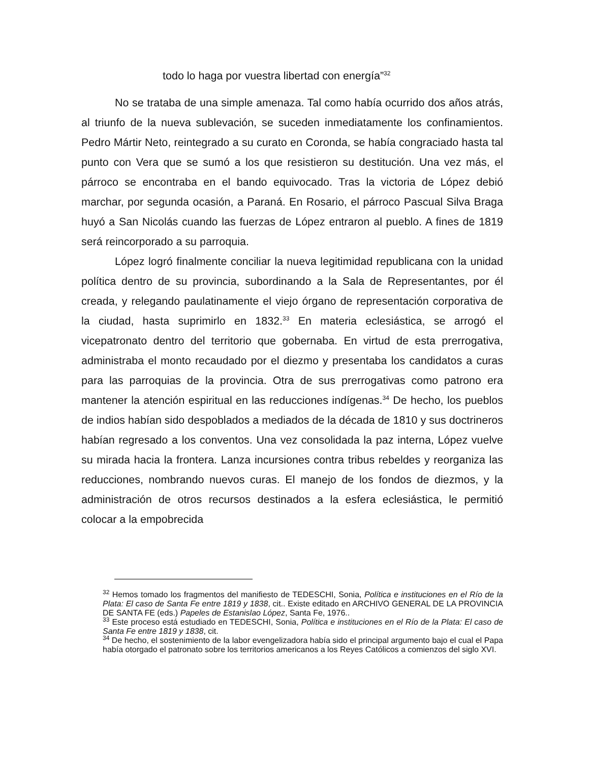todo lo haga por vuestra libertad con energía”<sup>32</sup>
No se trataba de una simple amenaza. Tal como había ocurrido dos años atrás, al triunfo de la nueva sublevación, se suceden inmediatamente los confinamientos. Pedro Mártir Neto, reintegrado a su curato en Coronda, se había congraciado hasta tal punto con Vera que se sumó a los que resistieron su destitución. Una vez más, el párroco se encontraba en el bando equivocado. Tras la victoria de López debió marchar, por segunda ocasión, a Paraná. En Rosario, el párroco Pascual Silva Braga huyó a San Nicolás cuando las fuerzas de López entraron al pueblo. A fines de 1819 será reincorporado a su parroquia.
López logró finalmente conciliar la nueva legitimidad republicana con la unidad política dentro de su provincia, subordinando a la Sala de Representantes, por él creada, y relegando paulatinamente el viejo órgano de representación corporativa de la ciudad, hasta suprimirlo en 1832.<sup>33</sup> En materia eclesiástica, se arrogó el vicepatronato dentro del territorio que gobernaba. En virtud de esta prerrogativa, administraba el monto recaudado por el diezmo y presentaba los candidatos a curas para las parroquias de la provincia. Otra de sus prerrogativas como patrono era mantener la atención espiritual en las reducciones indígenas.<sup>34</sup> De hecho, los pueblos de indios habían sido despoblados a mediados de la década de 1810 y sus doctrineros habían regresado a los conventos. Una vez consolidada la paz interna, López vuelve su mirada hacia la frontera. Lanza incursiones contra tribus rebeldes y reorganiza las reducciones, nombrando nuevos curas. El manejo de los fondos de diezmos, y la administración de otros recursos destinados a la esfera eclesiástica, le permitió colocar a la empobrecida
<sup>32</sup> Hemos tomado los fragmentos del manifiesto de TEDESCHI, Sonia, Política e instituciones en el Río de la Plata: El caso de Santa Fe entre 1819 y 1838, cit.. Existe editado en ARCHIVO GENERAL DE LA PROVINCIA DE SANTA FE (eds.) Papeles de Estanislao López, Santa Fe, 1976..
<sup>33</sup> Este proceso está estudiado en TEDESCHI, Sonia, Política e instituciones en el Río de la Plata: El caso de Santa Fe entre 1819 y 1838, cit.
<sup>34</sup> De hecho, el sostenimiento de la labor evengelizadora había sido el principal argumento bajo el cual el Papa había otorgado el patronato sobre los territorios americanos a los Reyes Católicos a comienzos del siglo XVI.